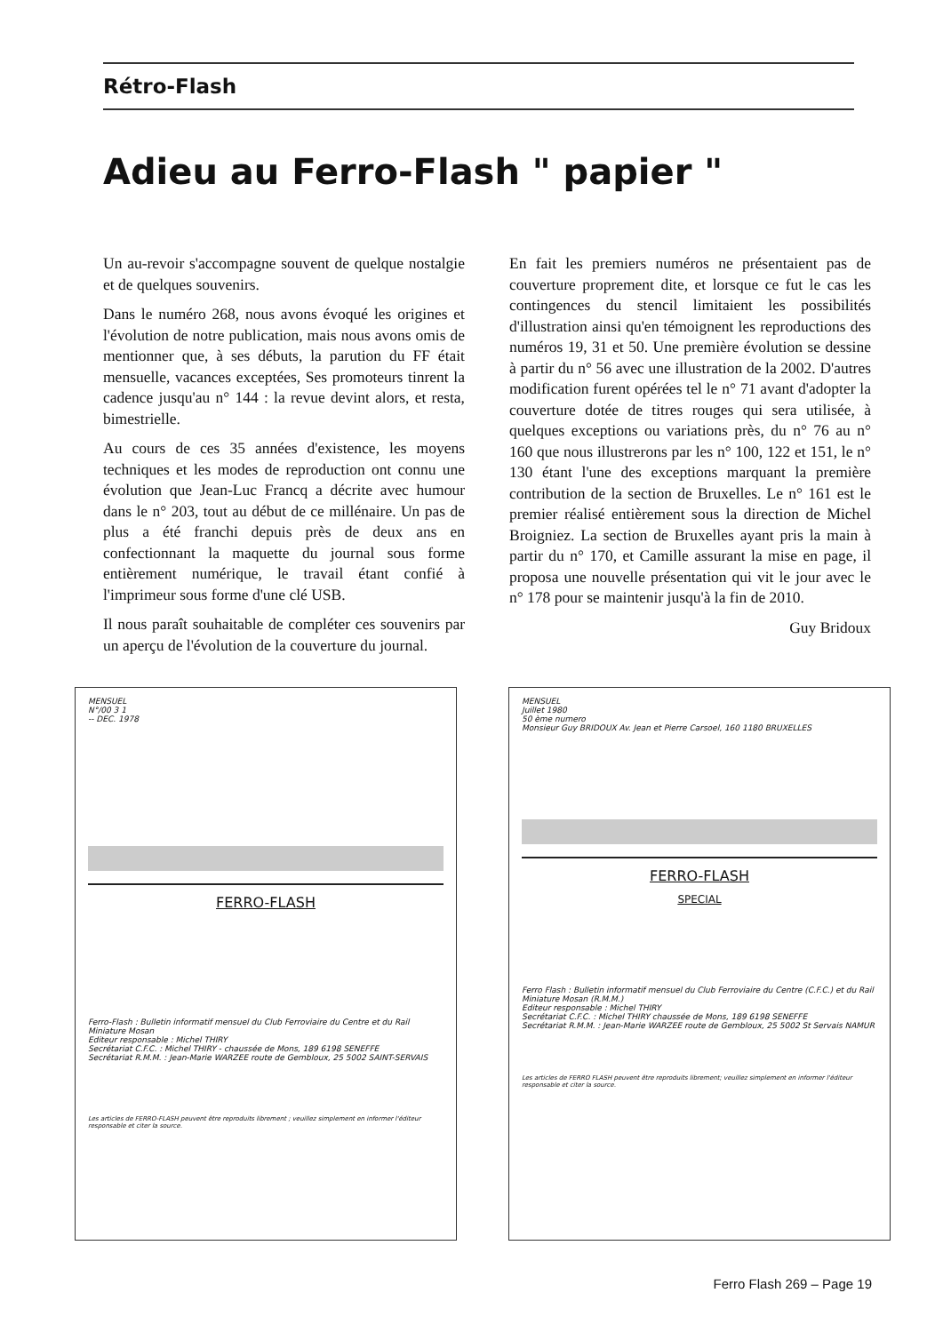Rétro-Flash
Adieu au Ferro-Flash " papier "
Un au-revoir s'accompagne souvent de quelque nostalgie et de quelques souvenirs.
Dans le numéro 268, nous avons évoqué les origines et l'évolution de notre publication, mais nous avons omis de mentionner que, à ses débuts, la parution du FF était mensuelle, vacances exceptées, Ses promoteurs tinrent la cadence jusqu'au n° 144 : la revue devint alors, et resta, bimestrielle.
Au cours de ces 35 années d'existence, les moyens techniques et les modes de reproduction ont connu une évolution que Jean-Luc Francq a décrite avec humour dans le n° 203, tout au début de ce millénaire. Un pas de plus a été franchi depuis près de deux ans en confectionnant la maquette du journal sous forme entièrement numérique, le travail étant confié à l'imprimeur sous forme d'une clé USB.
Il nous paraît souhaitable de compléter ces souvenirs par un aperçu de l'évolution de la couverture du journal.
En fait les premiers numéros ne présentaient pas de couverture proprement dite, et lorsque ce fut le cas les contingences du stencil limitaient les possibilités d'illustration ainsi qu'en témoignent les reproductions des numéros 19, 31 et 50. Une première évolution se dessine à partir du n° 56 avec une illustration de la 2002. D'autres modification furent opérées tel le n° 71 avant d'adopter la couverture dotée de titres rouges qui sera utilisée, à quelques exceptions ou variations près, du n° 76 au n° 160 que nous illustrerons par les n° 100, 122 et 151, le n° 130 étant l'une des exceptions marquant la première contribution de la section de Bruxelles. Le n° 161 est le premier réalisé entièrement sous la direction de Michel Broigniez. La section de Bruxelles ayant pris la main à partir du n° 170, et Camille assurant la mise en page, il proposa une nouvelle présentation qui vit le jour avec le n° 178 pour se maintenir jusqu'à la fin de 2010.
Guy Bridoux
MENSUEL
N°/00 3 1
-- DEC. 1978
FERRO-FLASH
Ferro-Flash : Bulletin informatif mensuel du Club Ferroviaire du Centre et du Rail Miniature Mosan
Editeur responsable : Michel THIRY
Secrétariat C.F.C. : Michel THIRY - chaussée de Mons, 189 6198 SENEFFE
Secrétariat R.M.M. : Jean-Marie WARZEE route de Gembloux, 25 5002 SAINT-SERVAIS
Les articles de FERRO-FLASH peuvent être reproduits librement ; veuillez simplement en informer l'éditeur responsable et citer la source.
MENSUEL
Juillet 1980
50 ème numero
Monsieur Guy BRIDOUX Av. Jean et Pierre Carsoel, 160 1180 BRUXELLES
FERRO-FLASH
SPECIAL
Ferro Flash : Bulletin informatif mensuel du Club Ferroviaire du Centre (C.F.C.) et du Rail Miniature Mosan (R.M.M.)
Editeur responsable : Michel THIRY
Secrétariat C.F.C. : Michel THIRY chaussée de Mons, 189 6198 SENEFFE
Secrétariat R.M.M. : Jean-Marie WARZEE route de Gembloux, 25 5002 St Servais NAMUR
Les articles de FERRO FLASH peuvent être reproduits librement; veuillez simplement en informer l'éditeur responsable et citer la source.
Ferro Flash 269 – Page 19